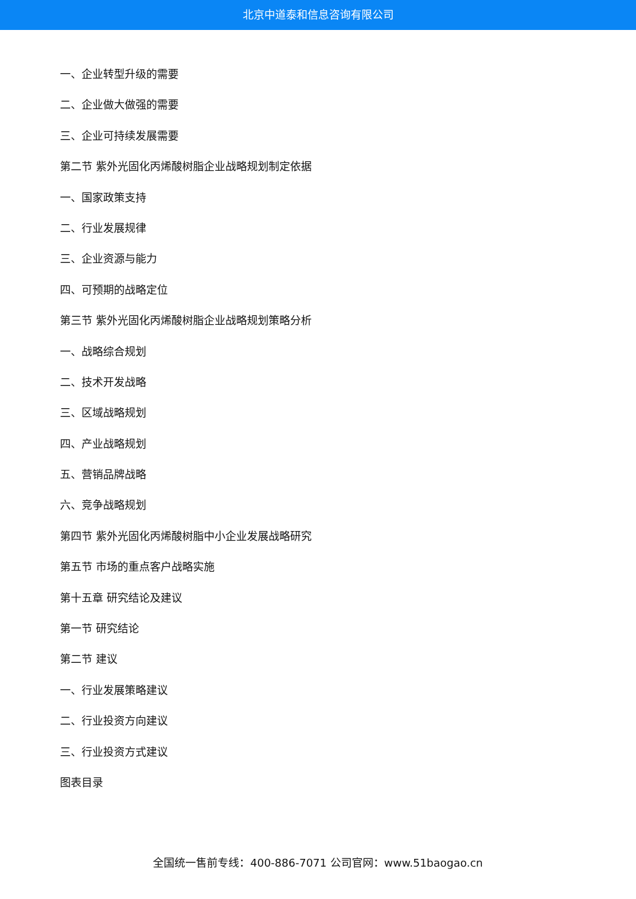北京中道泰和信息咨询有限公司
一、企业转型升级的需要
二、企业做大做强的需要
三、企业可持续发展需要
第二节 紫外光固化丙烯酸树脂企业战略规划制定依据
一、国家政策支持
二、行业发展规律
三、企业资源与能力
四、可预期的战略定位
第三节 紫外光固化丙烯酸树脂企业战略规划策略分析
一、战略综合规划
二、技术开发战略
三、区域战略规划
四、产业战略规划
五、营销品牌战略
六、竞争战略规划
第四节 紫外光固化丙烯酸树脂中小企业发展战略研究
第五节 市场的重点客户战略实施
第十五章 研究结论及建议
第一节 研究结论
第二节 建议
一、行业发展策略建议
二、行业投资方向建议
三、行业投资方式建议
图表目录
全国统一售前专线：400-886-7071 公司官网：www.51baogao.cn